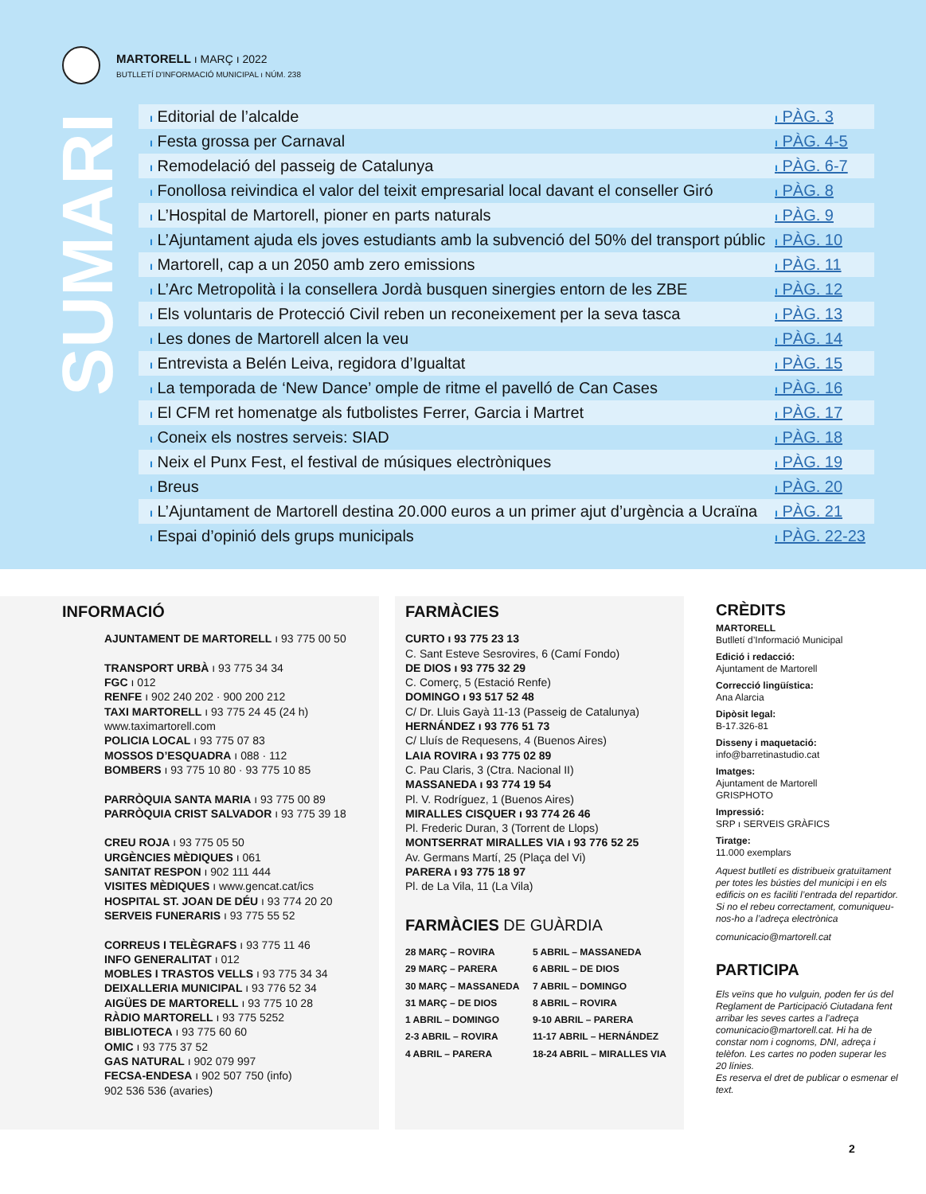MARTORELL ı MARÇ ı 2022
BUTLLETÍ D'INFORMACIÓ MUNICIPAL ı NÚM. 238
SUMARI
ı Editorial de l’alcalde ı PÀG. 3
ı Festa grossa per Carnaval ı PÀG. 4-5
ı Remodelació del passeig de Catalunya ı PÀG. 6-7
ı Fonollosa reivindica el valor del teixit empresarial local davant el conseller Giró ı PÀG. 8
ı L’Hospital de Martorell, pioner en parts naturals ı PÀG. 9
ı L’Ajuntament ajuda els joves estudiants amb la subvenció del 50% del transport públic ı PÀG. 10
ı Martorell, cap a un 2050 amb zero emissions ı PÀG. 11
ı L’Arc Metropolità i la consellera Jordà busquen sinergies entorn de les ZBE ı PÀG. 12
ı Els voluntaris de Protecció Civil reben un reconeixement per la seva tasca ı PÀG. 13
ı Les dones de Martorell alcen la veu ı PÀG. 14
ı Entrevista a Belén Leiva, regidora d’Igualtat ı PÀG. 15
ı La temporada de ‘New Dance’ omple de ritme el pavelló de Can Cases ı PÀG. 16
ı El CFM ret homenatge als futbolistes Ferrer, Garcia i Martret ı PÀG. 17
ı Coneix els nostres serveis: SIAD ı PÀG. 18
ı Neix el Punx Fest, el festival de músiques electròniques ı PÀG. 19
ı Breus ı PÀG. 20
ı L’Ajuntament de Martorell destina 20.000 euros a un primer ajut d’urgència a Ucraïna ı PÀG. 21
ı Espai d’opinió dels grups municipals ı PÀG. 22-23
INFORMACIÓ
AJUNTAMENT DE MARTORELL ı 93 775 00 50
TRANSPORT URBÀ ı 93 775 34 34
FGC ı 012
RENFE ı 902 240 202 · 900 200 212
TAXI MARTORELL ı 93 775 24 45 (24 h)
www.taximartorell.com
POLICIA LOCAL ı 93 775 07 83
MOSSOS D’ESQUADRA ı 088 · 112
BOMBERS ı 93 775 10 80 · 93 775 10 85
PARRÒQUIA SANTA MARIA ı 93 775 00 89
PARRÒQUIA CRIST SALVADOR ı 93 775 39 18
CREU ROJA ı 93 775 05 50
URGÈNCIES MÈDIQUES ı 061
SANITAT RESPON ı 902 111 444
VISITES MÈDIQUES ı www.gencat.cat/ics
HOSPITAL ST. JOAN DE DÉU ı 93 774 20 20
SERVEIS FUNERARIS ı 93 775 55 52
CORREUS I TELÈGRAFS ı 93 775 11 46
INFO GENERALITAT ı 012
MOBLES I TRASTOS VELLS ı 93 775 34 34
DEIXALLERIA MUNICIPAL ı 93 776 52 34
AIGÜES DE MARTORELL ı 93 775 10 28
RÀDIO MARTORELL ı 93 775 5252
BIBLIOTECA ı 93 775 60 60
OMIC ı 93 775 37 52
GAS NATURAL ı 902 079 997
FECSA-ENDESA ı 902 507 750 (info)
902 536 536 (avaries)
FARMÀCIES
CURTO ı 93 775 23 13
C. Sant Esteve Sesrovires, 6 (Camí Fondo)
DE DIOS ı 93 775 32 29
C. Comerç, 5 (Estació Renfe)
DOMINGO ı 93 517 52 48
C/ Dr. Lluis Gayà 11-13 (Passeig de Catalunya)
HERNÁNDEZ ı 93 776 51 73
C/ Lluís de Requesens, 4 (Buenos Aires)
LAIA ROVIRA ı 93 775 02 89
C. Pau Claris, 3 (Ctra. Nacional II)
MASSANEDA ı 93 774 19 54
Pl. V. Rodríguez, 1 (Buenos Aires)
MIRALLES CISQUER ı 93 774 26 46
Pl. Frederic Duran, 3 (Torrent de Llops)
MONTSERRAT MIRALLES VIA ı 93 776 52 25
Av. Germans Martí, 25 (Plaça del Vi)
PARERA ı 93 775 18 97
Pl. de La Vila, 11 (La Vila)
FARMÀCIES DE GUÀRDIA
28 MARÇ – ROVIRA 5 ABRIL – MASSANEDA 29 MARÇ – PARERA 6 ABRIL – DE DIOS 30 MARÇ – MASSANEDA 7 ABRIL – DOMINGO 31 MARÇ – DE DIOS 8 ABRIL – ROVIRA 1 ABRIL – DOMINGO 9-10 ABRIL – PARERA 2-3 ABRIL – ROVIRA 11-17 ABRIL – HERNÁNDEZ 4 ABRIL – PARERA 18-24 ABRIL – MIRALLES VIA
CRÈDITS
MARTORELL
Butlletí d’Informació Municipal
Edició i redacció:
Ajuntament de Martorell
Correcció lingüística:
Ana Alarcia
Dipòsit legal:
B-17.326-81
Disseny i maquetació:
info@barretinastudio.cat
Imatges:
Ajuntament de Martorell
GRISPHOTO
Impressió:
SRP ı SERVEIS GRÀFICS
Tiratge:
11.000 exemplars
Aquest butlletí es distribueix gratuïtament per totes les bústies del municipi i en els edificis on es faciliti l’entrada del repartidor. Si no el rebeu correctament, comuniqueu-nos-ho a l’adreça electrònica
comunicacio@martorell.cat
PARTICIPA
Els veïns que ho vulguin, poden fer ús del Reglament de Participació Ciutadana fent arribar les seves cartes a l’adreça comunicacio@martorell.cat. Hi ha de constar nom i cognoms, DNI, adreça i telèfon. Les cartes no poden superar les 20 línies.
Es reserva el dret de publicar o esmenar el text.
2